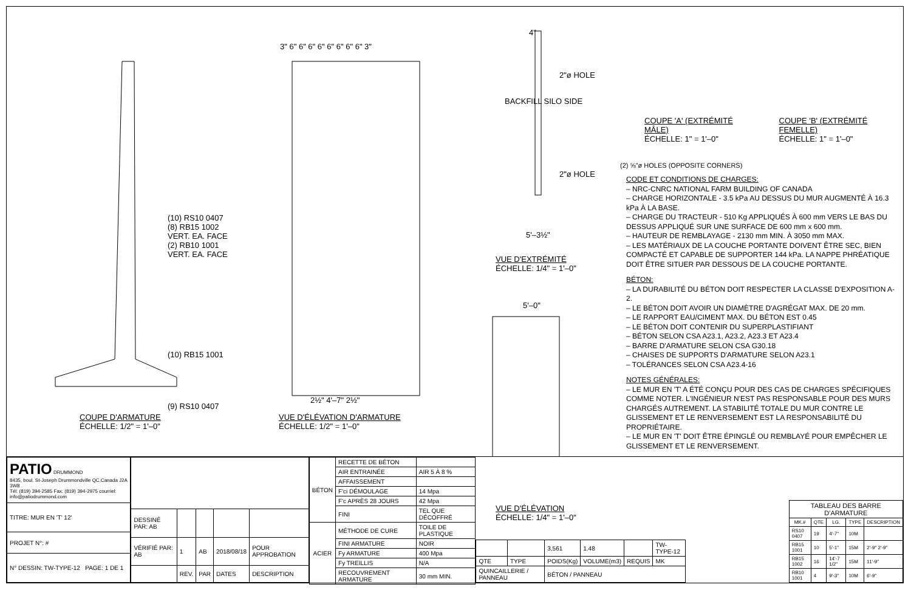(10) RS10 0407
(8) RB15 1002
VERT. EA. FACE
(2) RB10 1001
VERT. EA. FACE
(10) RB15 1001
(9) RS10 0407
COUPE D'ARMATURE
ÉCHELLE: 1/2" = 1'–0"
3" 6" 6" 6" 6" 6" 6" 6" 6" 3"
2½" 4'–7" 2½"
VUE D'ÉLÉVATION D'ARMATURE
ÉCHELLE: 1/2" = 1'–0"
4"
2"ø HOLE
BACKFILL SILO SIDE
2"ø HOLE
5'–3½"
VUE D'EXTRÉMITÉ
ÉCHELLE: 1/4" = 1'–0"
5'–0"
VUE D'ÉLÉVATION
ÉCHELLE: 1/4" = 1'–0"
COUPE 'A' (EXTRÉMITÉ MÂLE)
ÉCHELLE: 1" = 1'–0"
COUPE 'B' (EXTRÉMITÉ FEMELLE)
ÉCHELLE: 1" = 1'–0"
(2) ⅝"ø HOLES (OPPOSITE CORNERS)
CODE ET CONDITIONS DE CHARGES:
– NRC-CNRC NATIONAL FARM BUILDING OF CANADA
– CHARGE HORIZONTALE - 3.5 kPa AU DESSUS DU MUR AUGMENTÉ À 16.3 kPa À LA BASE.
– CHARGE DU TRACTEUR - 510 Kg APPLIQUÉS À 600 mm VERS LE BAS DU DESSUS APPLIQUÉ SUR UNE SURFACE DE 600 mm x 600 mm.
– HAUTEUR DE REMBLAYAGE - 2130 mm MIN. À 3050 mm MAX.
– LES MATÉRIAUX DE LA COUCHE PORTANTE DOIVENT ÊTRE SEC, BIEN COMPACTÉ ET CAPABLE DE SUPPORTER 144 kPa. LA NAPPE PHRÉATIQUE DOIT ÊTRE SITUER PAR DESSOUS DE LA COUCHE PORTANTE.
BÉTON:
– LA DURABILITÉ DU BÉTON DOIT RESPECTER LA CLASSE D'EXPOSITION A-2.
– LE BÉTON DOIT AVOIR UN DIAMÈTRE D'AGRÉGAT MAX. DE 20 mm.
– LE RAPPORT EAU/CIMENT MAX. DU BÉTON EST 0.45
– LE BÉTON DOIT CONTENIR DU SUPERPLASTIFIANT
– BÉTON SELON CSA A23.1, A23.2, A23.3 ET A23.4
– BARRE D'ARMATURE SELON CSA G30.18
– CHAISES DE SUPPORTS D'ARMATURE SELON A23.1
– TOLÉRANCES SELON CSA A23.4-16
NOTES GÉNÉRALES:
– LE MUR EN 'T' A ÉTÉ CONÇU POUR DES CAS DE CHARGES SPÉCIFIQUES COMME NOTER. L'INGÉNIEUR N'EST PAS RESPONSABLE POUR DES MURS CHARGÉS AUTREMENT. LA STABILITÉ TOTALE DU MUR CONTRE LE GLISSEMENT ET LE RENVERSEMENT EST LA RESPONSABILITÉ DU PROPRIÉTAIRE.
– LE MUR EN 'T' DOIT ÊTRE ÉPINGLÉ OU REMBLAYÉ POUR EMPÊCHER LE GLISSEMENT ET LE RENVERSEMENT.
| PATIO DRUMMOND 8435, boul. St-Joseph Drummondville QC,Canada J2A 3W8 Tél: (819) 394-2585 Fax: (819) 394-2975 courriel: info@patiodrummond.com |
| TITRE: MUR EN 'T' 12' |
| PROJET N°: # |
| N° DESSIN: TW-TYPE-12 PAGE: 1 DE 1 |
| DESSINÉ PAR: AB | | | | |
| VÉRIFIÉ PAR: AB | 1 | AB | 2018/08/18 | POUR APPROBATION |
| | REV. | PAR | DATES | DESCRIPTION |
| BÉTON | RECETTE DE BÉTON | |
| | AIR ENTRAINÉE | AIR 5 À 8 % |
| | AFFAISSEMENT | |
| | F'ci DÉMOULAGE | 14 Mpa |
| | F'c APRÈS 28 JOURS | 42 Mpa |
| | FINI | TEL QUE DÉCOFFRÉ |
| ACIER | MÉTHODE DE CURE | TOILE DE PLASTIQUE |
| | FINI ARMATURE | NOIR |
| | Fy ARMATURE | 400 Mpa |
| | Fy TREILLIS | N/A |
| | RECOUVREMENT ARMATURE | 30 mm MIN. |
| | | 3,561 | 1.48 | | TW-TYPE-12 |
| QTE | TYPE | POIDS(Kg) | VOLUME(m3) | REQUIS | MK |
| QUINCAILLERIE / PANNEAU | | BÉTON / PANNEAU | | | |
| TABLEAU DES BARRE D'ARMATURE | | | | |
| --- | --- | --- | --- | --- |
| MK.# | QTE | LG. | TYPE | DESCRIPTION |
| RS10 0407 | 19 | 4'-7" | 10M | |
| RB15 1001 | 10 | 5'-1" | 15M | 2'-9" 2'-9" |
| RB15 1002 | 16 | 14'-7 1/2" | 15M | 11'-9" |
| RB10 1001 | 4 | 9'-3" | 10M | 6'-9" |